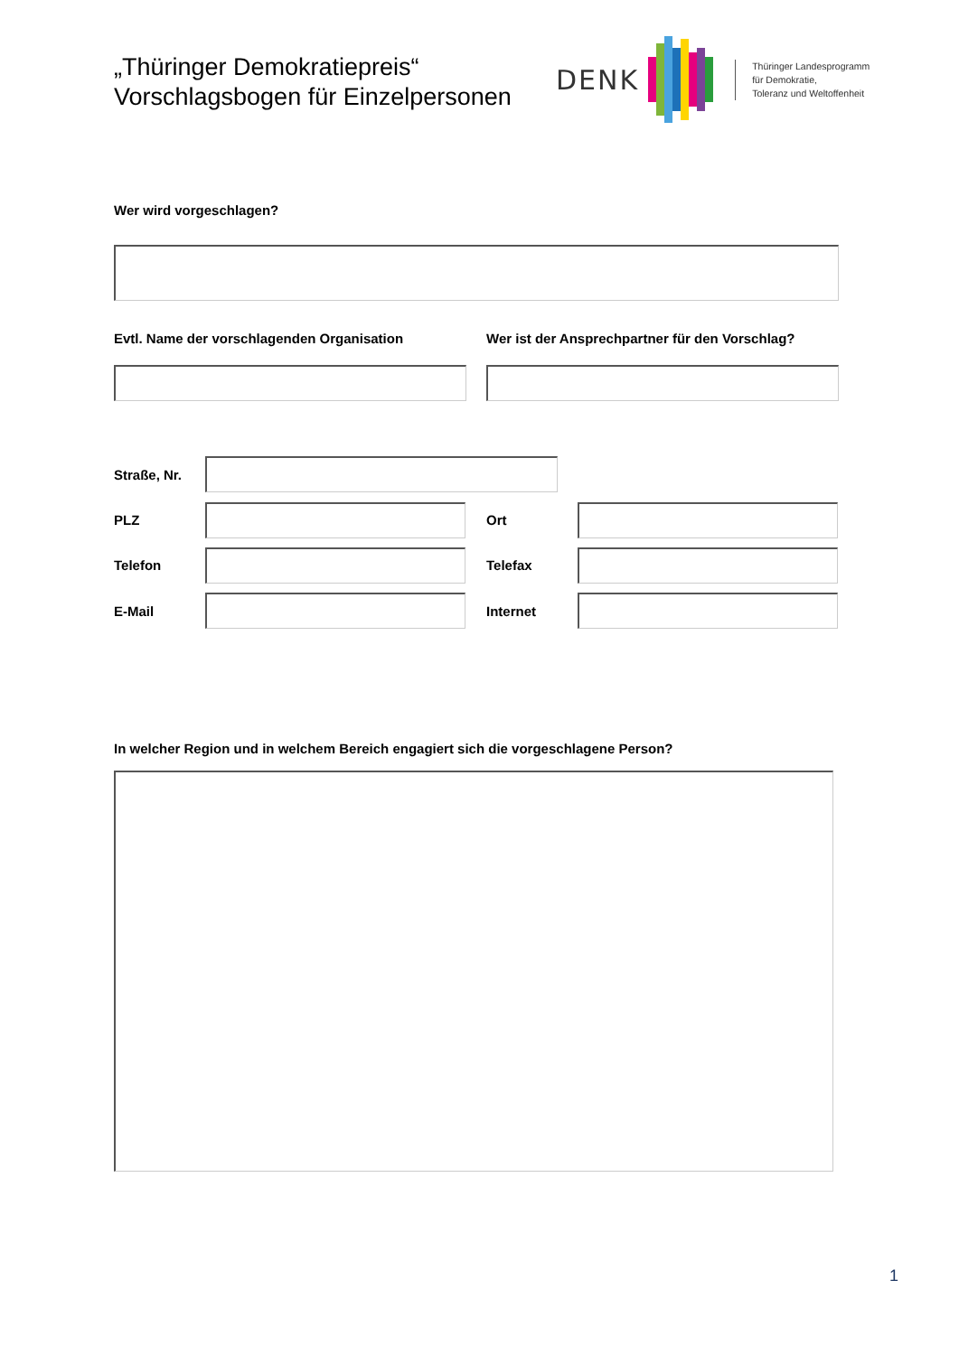„Thüringer Demokratiepreis“
Vorschlagsbogen für Einzelpersonen
DENK
Thüringer Landesprogramm
für Demokratie,
Toleranz und Weltoffenheit
Wer wird vorgeschlagen?
Evtl. Name der vorschlagenden Organisation
Wer ist der Ansprechpartner für den Vorschlag?
Straße, Nr.
PLZ Ort
Telefon Telefax
E-Mail Internet
In welcher Region und in welchem Bereich engagiert sich die vorgeschlagene Person?
1